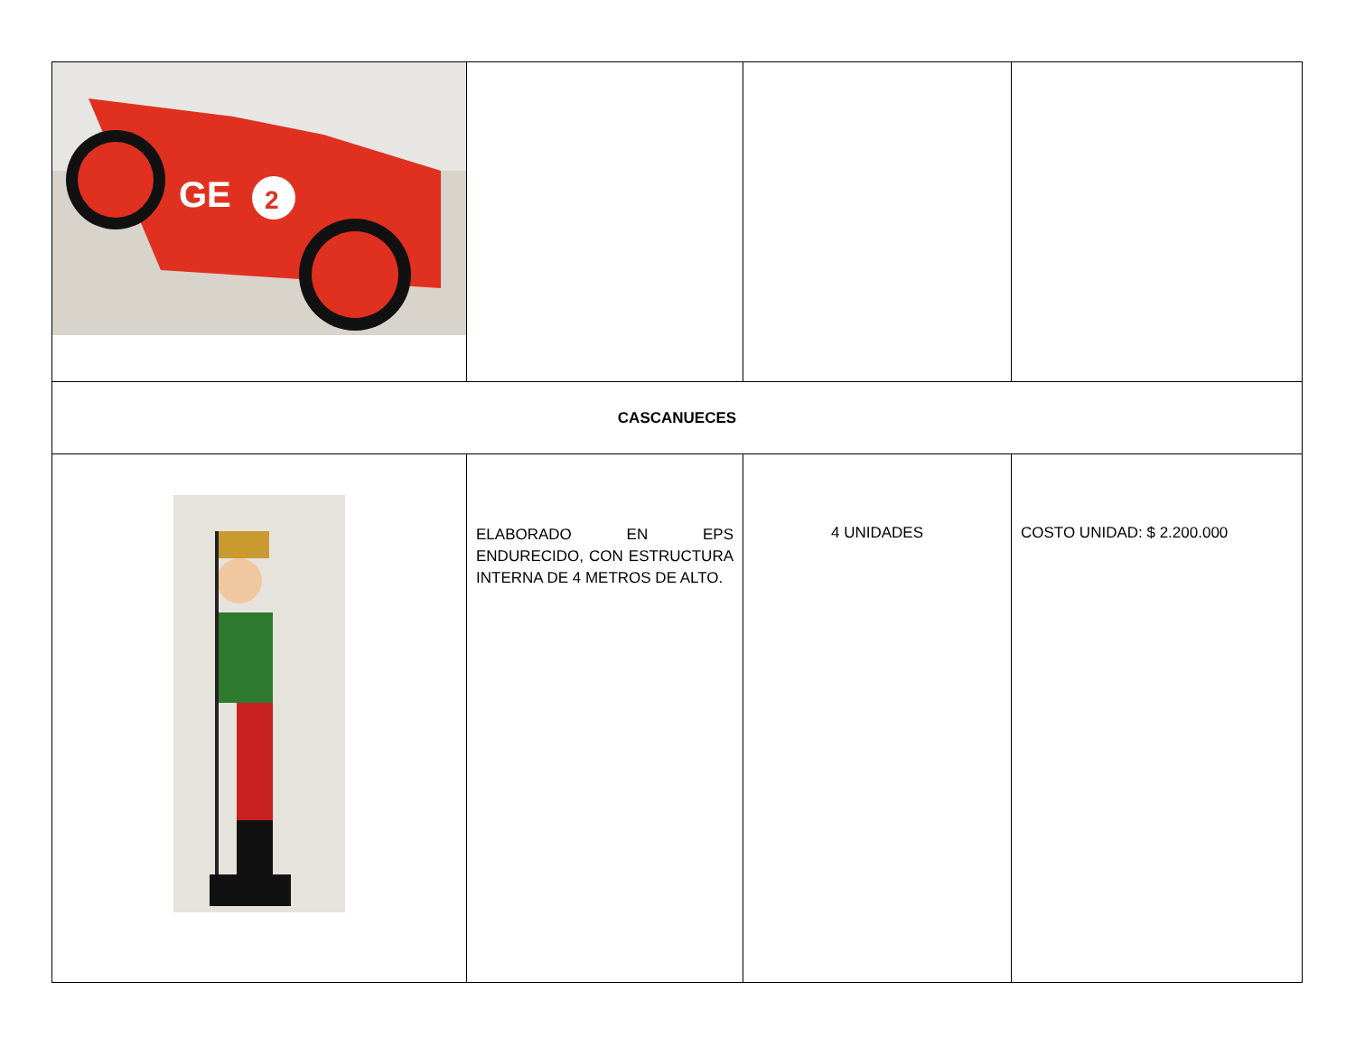| GE 2 | | | |
| CASCANUECES | | | |
| | ELABORADO EN EPS ENDURECIDO, CON ESTRUCTURA INTERNA DE 4 METROS DE ALTO. | 4 UNIDADES | COSTO UNIDAD: $ 2.200.000 |